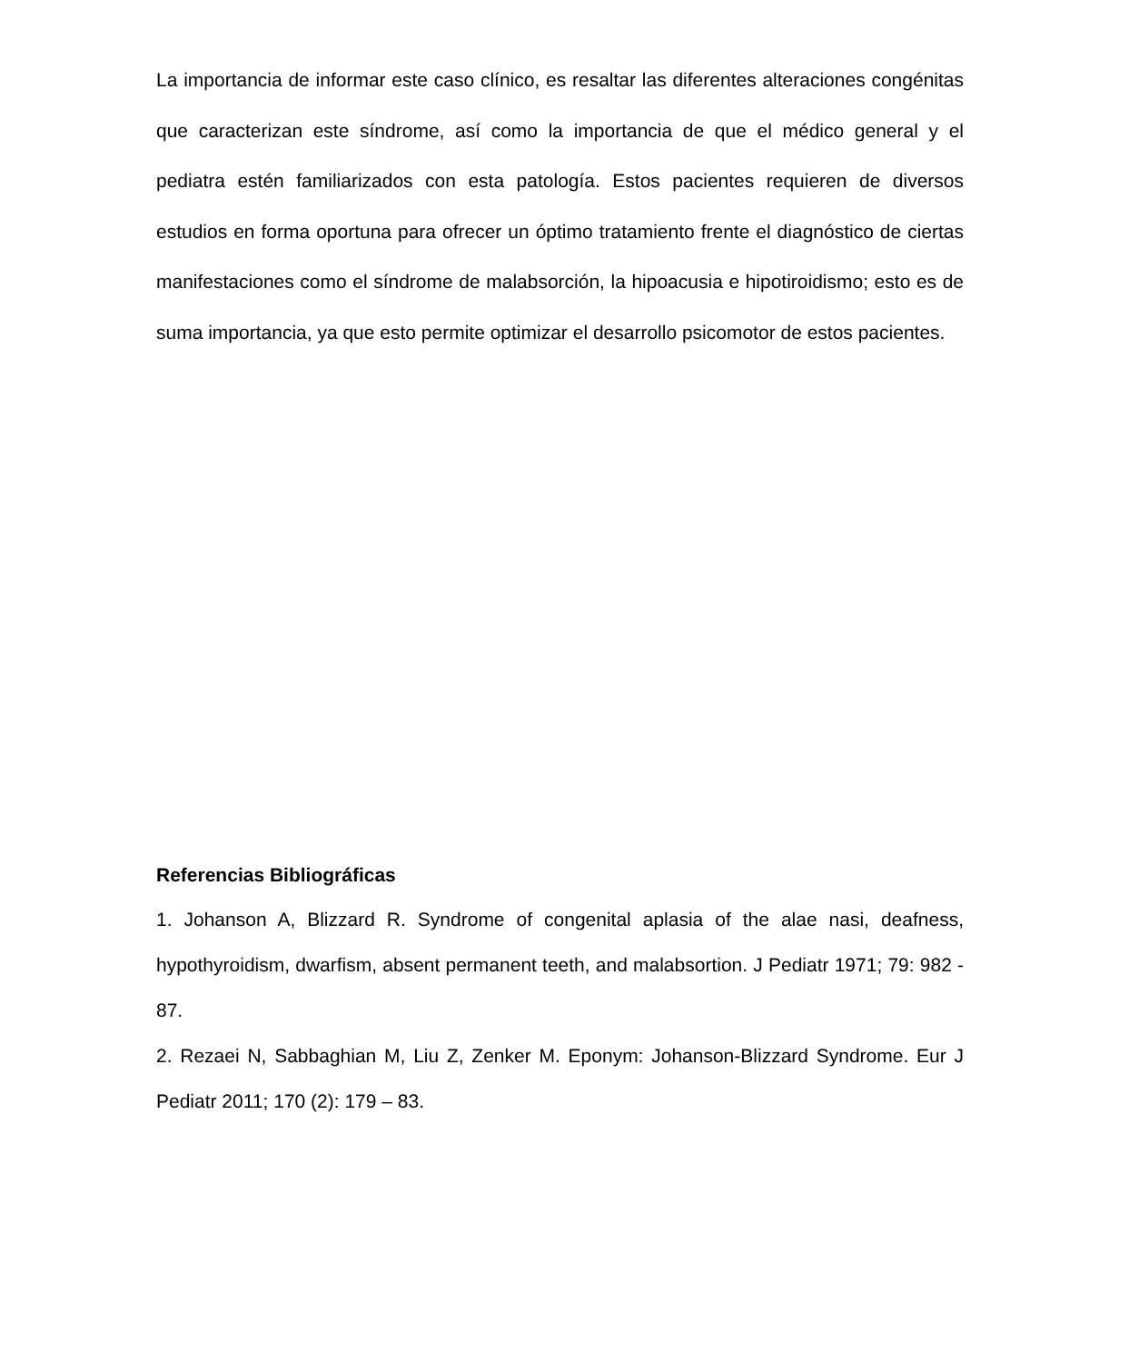La importancia de informar este caso clínico, es resaltar las diferentes alteraciones congénitas que caracterizan este síndrome, así como la importancia de que el médico general y el pediatra estén familiarizados con esta patología. Estos pacientes requieren de diversos estudios en forma oportuna para ofrecer un óptimo tratamiento frente el diagnóstico de ciertas manifestaciones como el síndrome de malabsorción, la hipoacusia e hipotiroidismo; esto es de suma importancia, ya que esto permite optimizar el desarrollo psicomotor de estos pacientes.
Referencias Bibliográficas
1. Johanson A, Blizzard R. Syndrome of congenital aplasia of the alae nasi, deafness, hypothyroidism, dwarfism, absent permanent teeth, and malabsortion. J Pediatr 1971; 79: 982 - 87.
2. Rezaei N, Sabbaghian M, Liu Z, Zenker M. Eponym: Johanson-Blizzard Syndrome. Eur J Pediatr 2011; 170 (2): 179 – 83.